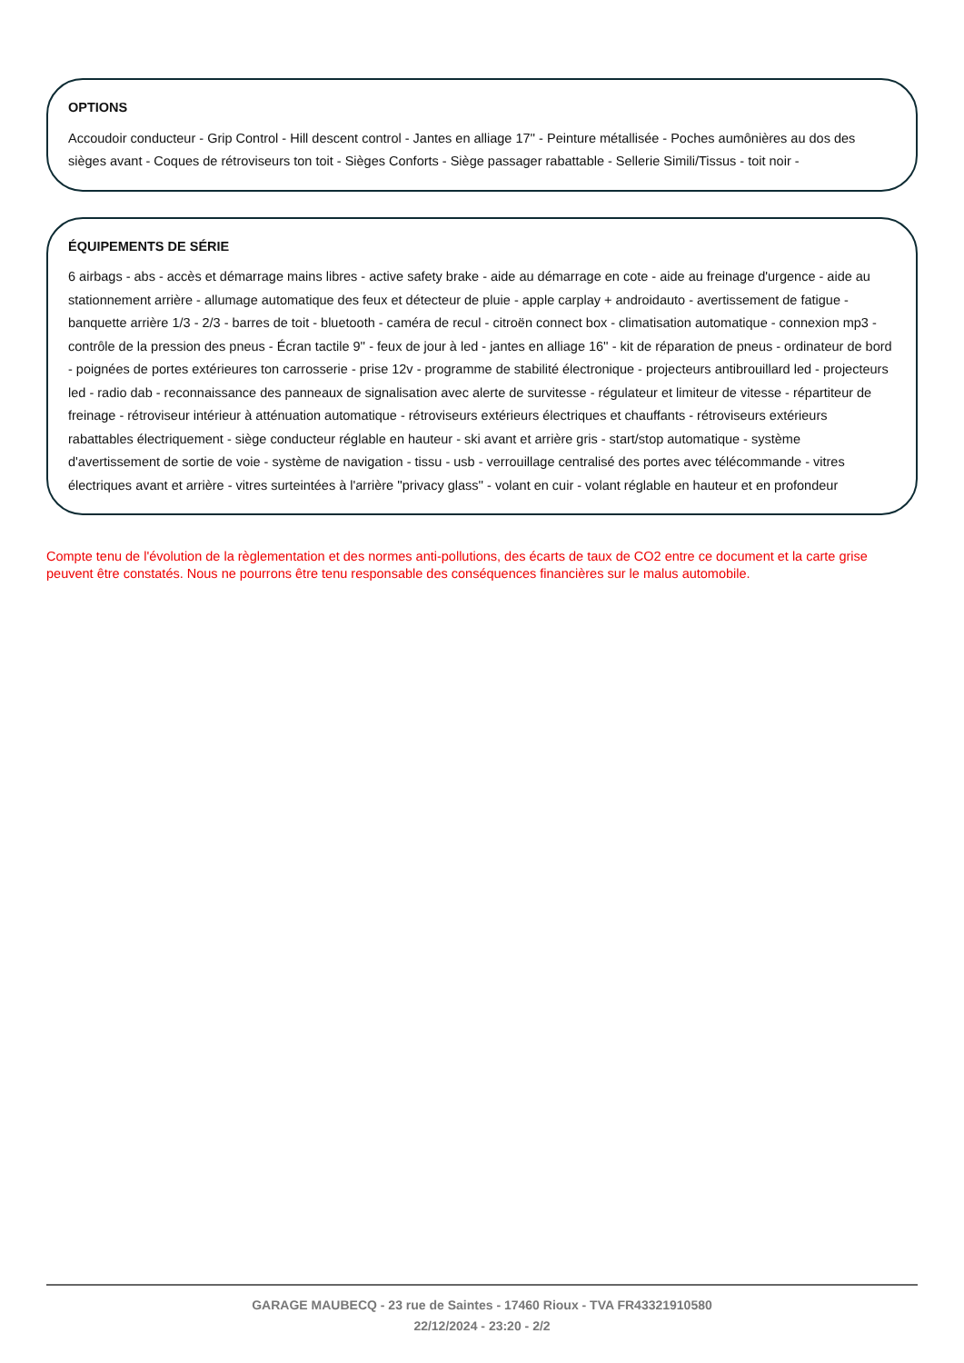OPTIONS
Accoudoir conducteur - Grip Control - Hill descent control - Jantes en alliage 17'' - Peinture métallisée - Poches aumônières au dos des sièges avant - Coques de rétroviseurs ton toit - Sièges Conforts - Siège passager rabattable - Sellerie Simili/Tissus - toit noir -
ÉQUIPEMENTS DE SÉRIE
6 airbags - abs - accès et démarrage mains libres - active safety brake - aide au démarrage en cote - aide au freinage d'urgence - aide au stationnement arrière - allumage automatique des feux et détecteur de pluie - apple carplay + androidauto - avertissement de fatigue - banquette arrière 1/3 - 2/3 - barres de toit - bluetooth - caméra de recul - citroën connect box - climatisation automatique - connexion mp3 - contrôle de la pression des pneus - Écran tactile 9'' - feux de jour à led - jantes en alliage 16'' - kit de réparation de pneus - ordinateur de bord - poignées de portes extérieures ton carrosserie - prise 12v - programme de stabilité électronique - projecteurs antibrouillard led - projecteurs led - radio dab - reconnaissance des panneaux de signalisation avec alerte de survitesse - régulateur et limiteur de vitesse - répartiteur de freinage - rétroviseur intérieur à atténuation automatique - rétroviseurs extérieurs électriques et chauffants - rétroviseurs extérieurs rabattables électriquement - siège conducteur réglable en hauteur - ski avant et arrière gris - start/stop automatique - système d'avertissement de sortie de voie - système de navigation - tissu - usb - verrouillage centralisé des portes avec télécommande - vitres électriques avant et arrière - vitres surteintées à l'arrière ''privacy glass'' - volant en cuir - volant réglable en hauteur et en profondeur
Compte tenu de l'évolution de la règlementation et des normes anti-pollutions, des écarts de taux de CO2 entre ce document et la carte grise peuvent être constatés. Nous ne pourrons être tenu responsable des conséquences financières sur le malus automobile.
GARAGE MAUBECQ - 23 rue de Saintes - 17460 Rioux - TVA FR43321910580
22/12/2024 - 23:20 - 2/2